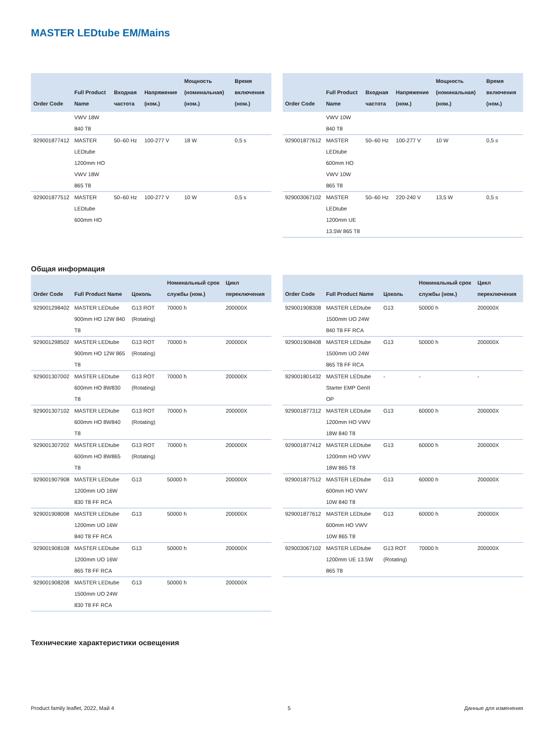MASTER LEDtube EM/Mains
| Order Code | Full Product Name | Входная частота | Напряжение (ном.) | Мощность (номинальная) (ном.) | Время включения (ном.) |
| --- | --- | --- | --- | --- | --- |
| | VWV 18W 840 T8 | | | | |
| 929001877412 | MASTER LEDtube 1200mm HO VWV 18W 865 T8 | 50–60 Hz | 100-277 V | 18 W | 0,5 s |
| 929001877512 | MASTER LEDtube 600mm HO | 50–60 Hz | 100-277 V | 10 W | 0,5 s |
| Order Code | Full Product Name | Входная частота | Напряжение (ном.) | Мощность (номинальная) (ном.) | Время включения (ном.) |
| --- | --- | --- | --- | --- | --- |
| | VWV 10W 840 T8 | | | | |
| 929001877612 | MASTER LEDtube 600mm HO VWV 10W 865 T8 | 50–60 Hz | 100-277 V | 10 W | 0,5 s |
| 929003067102 | MASTER LEDtube 1200mm UE 13.5W 865 T8 | 50–60 Hz | 220-240 V | 13,5 W | 0,5 s |
Общая информация
| Order Code | Full Product Name | Цоколь | Номинальный срок службы (ном.) | Цикл переключения |
| --- | --- | --- | --- | --- |
| 929001298402 | MASTER LEDtube 900mm HO 12W 840 T8 | G13 ROT (Rotating) | 70000 h | 200000X |
| 929001298502 | MASTER LEDtube 900mm HO 12W 865 T8 | G13 ROT (Rotating) | 70000 h | 200000X |
| 929001307002 | MASTER LEDtube 600mm HO 8W830 T8 | G13 ROT (Rotating) | 70000 h | 200000X |
| 929001307102 | MASTER LEDtube 600mm HO 8W840 T8 | G13 ROT (Rotating) | 70000 h | 200000X |
| 929001307202 | MASTER LEDtube 600mm HO 8W865 T8 | G13 ROT (Rotating) | 70000 h | 200000X |
| 929001907908 | MASTER LEDtube 1200mm UO 16W 830 T8 FF RCA | G13 | 50000 h | 200000X |
| 929001908008 | MASTER LEDtube 1200mm UO 16W 840 T8 FF RCA | G13 | 50000 h | 200000X |
| 929001908108 | MASTER LEDtube 1200mm UO 16W 865 T8 FF RCA | G13 | 50000 h | 200000X |
| 929001908208 | MASTER LEDtube 1500mm UO 24W 830 T8 FF RCA | G13 | 50000 h | 200000X |
| Order Code | Full Product Name | Цоколь | Номинальный срок службы (ном.) | Цикл переключения |
| --- | --- | --- | --- | --- |
| 929001908308 | MASTER LEDtube 1500mm UO 24W 840 T8 FF RCA | G13 | 50000 h | 200000X |
| 929001908408 | MASTER LEDtube 1500mm UO 24W 865 T8 FF RCA | G13 | 50000 h | 200000X |
| 929001801432 | MASTER LEDtube Starter EMP GenII OP | - | - | - |
| 929001877312 | MASTER LEDtube 1200mm HO VWV 18W 840 T8 | G13 | 60000 h | 200000X |
| 929001877412 | MASTER LEDtube 1200mm HO VWV 18W 865 T8 | G13 | 60000 h | 200000X |
| 929001877512 | MASTER LEDtube 600mm HO VWV 10W 840 T8 | G13 | 60000 h | 200000X |
| 929001877612 | MASTER LEDtube 600mm HO VWV 10W 865 T8 | G13 | 60000 h | 200000X |
| 929003067102 | MASTER LEDtube 1200mm UE 13.5W 865 T8 | G13 ROT (Rotating) | 70000 h | 200000X |
Технические характеристики освещения
Product family leaflet, 2022, Май 4 5 Данные для изменения